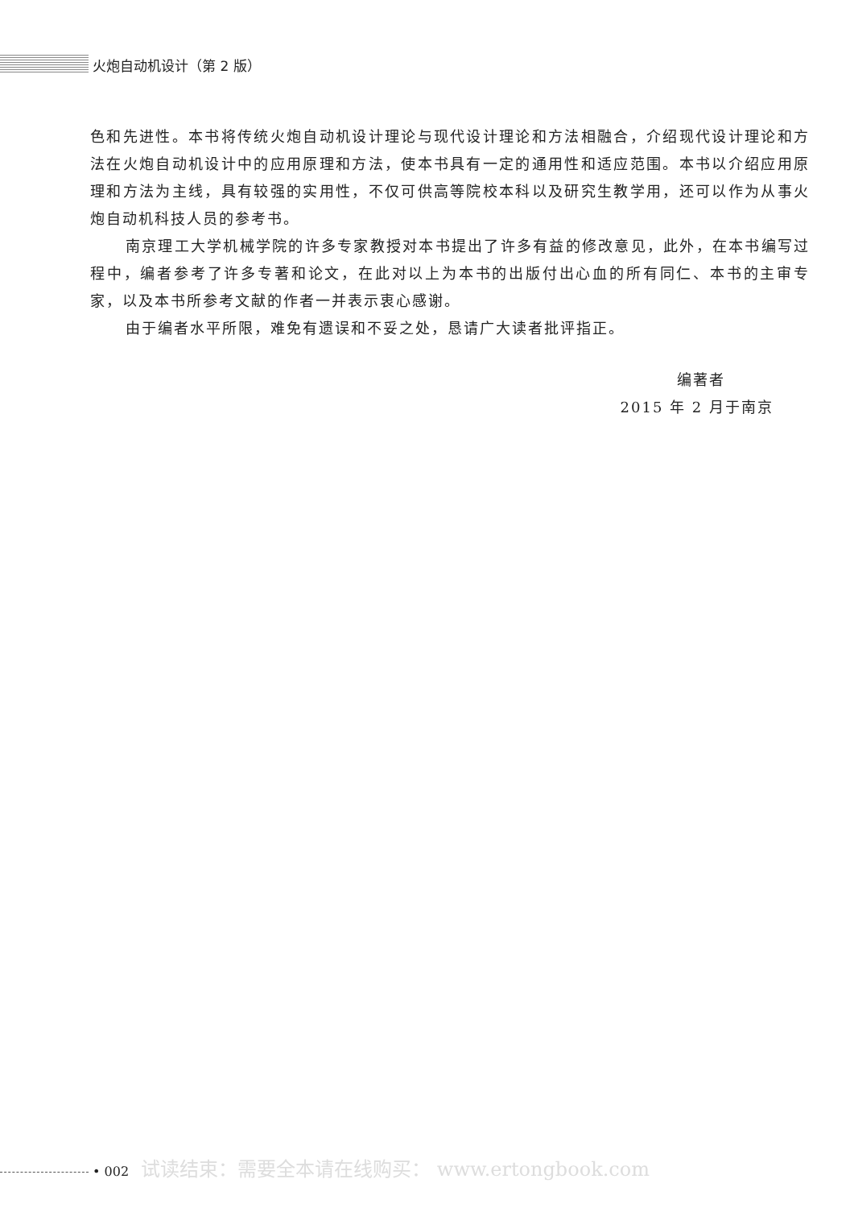火炮自动机设计（第 2 版）
色和先进性。本书将传统火炮自动机设计理论与现代设计理论和方法相融合，介绍现代设计理论和方法在火炮自动机设计中的应用原理和方法，使本书具有一定的通用性和适应范围。本书以介绍应用原理和方法为主线，具有较强的实用性，不仅可供高等院校本科以及研究生教学用，还可以作为从事火炮自动机科技人员的参考书。
南京理工大学机械学院的许多专家教授对本书提出了许多有益的修改意见，此外，在本书编写过程中，编者参考了许多专著和论文，在此对以上为本书的出版付出心血的所有同仁、本书的主审专家，以及本书所参考文献的作者一并表示衷心感谢。
由于编者水平所限，难免有遗误和不妥之处，恳请广大读者批评指正。
编著者
2015 年 2 月于南京
• 002 试读结束：需要全本请在线购买： www.ertongbook.com